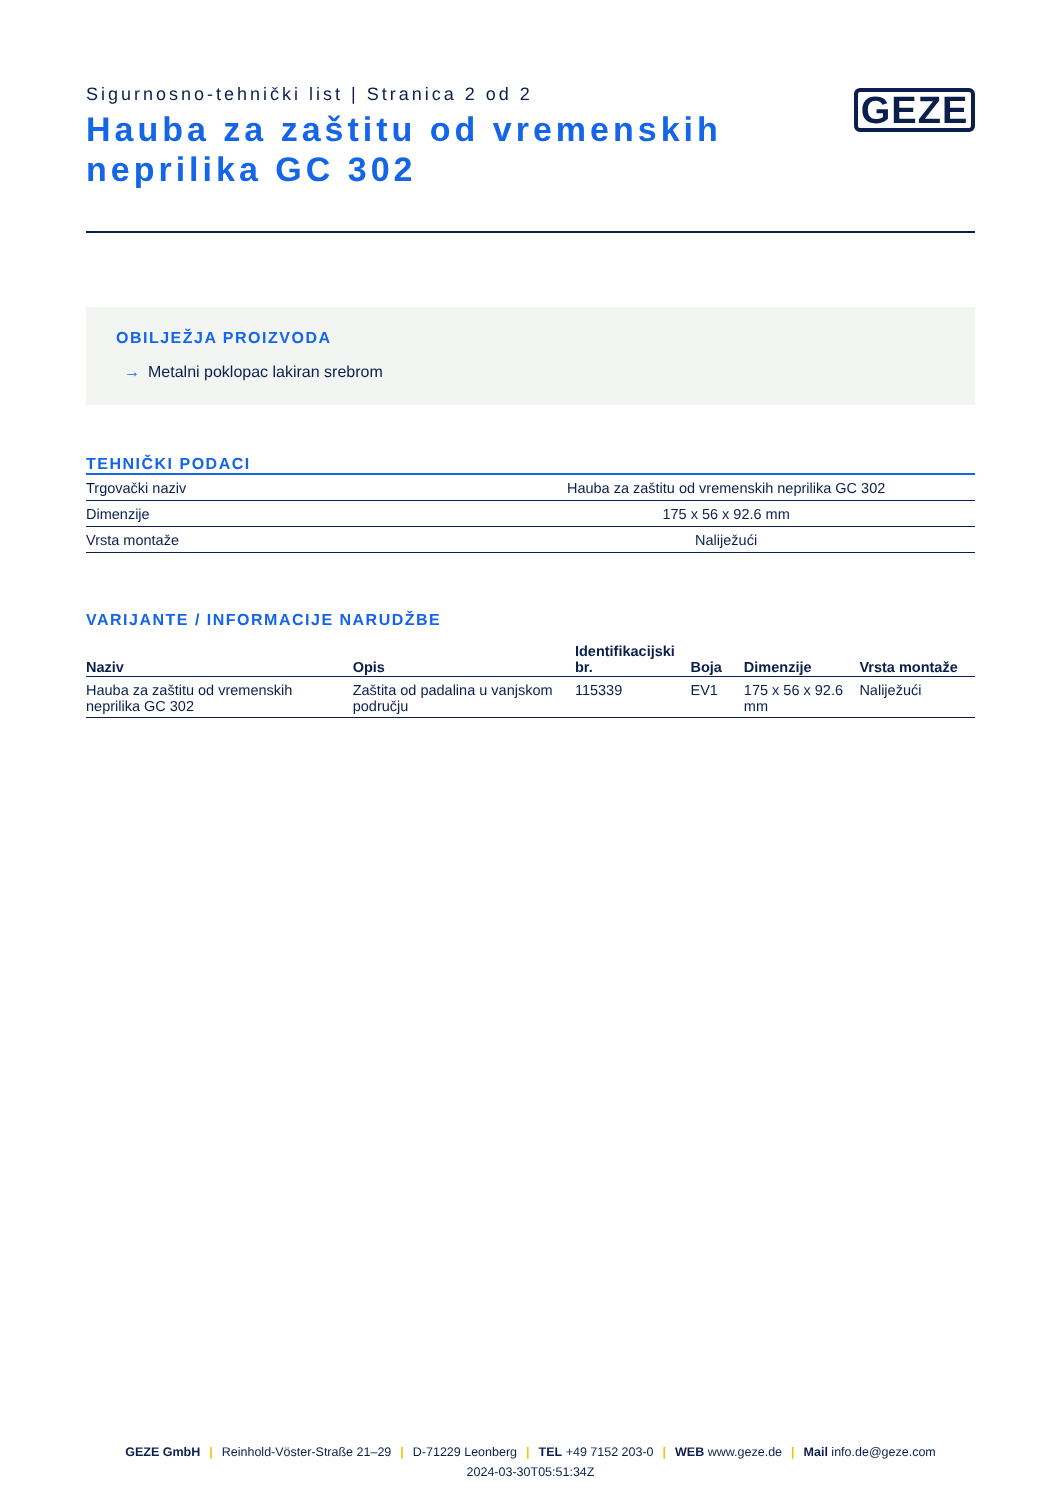Sigurnosno-tehnički list | Stranica 2 od 2
Hauba za zaštitu od vremenskih neprilika GC 302
GEZE
OBILJEŽJA PROIZVODA
→ Metalni poklopac lakiran srebrom
TEHNIČKI PODACI
| Trgovački naziv | Hauba za zaštitu od vremenskih neprilika GC 302 |
| Dimenzije | 175 x 56 x 92.6 mm |
| Vrsta montaže | Naliježući |
VARIJANTE / INFORMACIJE NARUDŽBE
| Naziv | Opis | Identifikacijski br. | Boja | Dimenzije | Vrsta montaže |
| --- | --- | --- | --- | --- | --- |
| Hauba za zaštitu od vremenskih neprilika GC 302 | Zaštita od padalina u vanjskom području | 115339 | EV1 | 175 x 56 x 92.6 mm | Naliježući |
GEZE GmbH | Reinhold-Vöster-Straße 21–29 | D-71229 Leonberg | TEL +49 7152 203-0 | WEB www.geze.de | Mail info.de@geze.com
2024-03-30T05:51:34Z